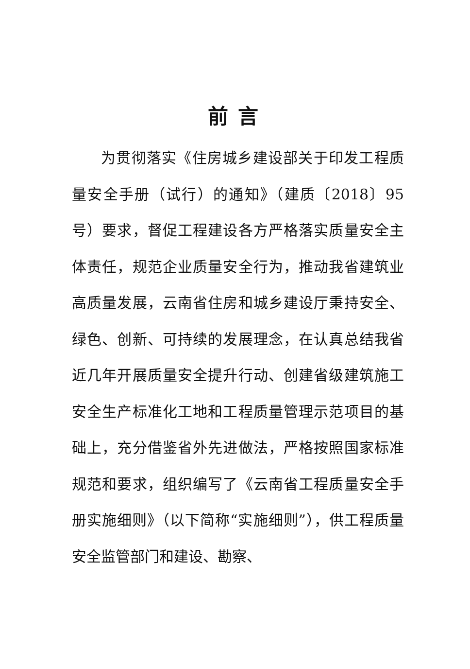前言
为贯彻落实《住房城乡建设部关于印发工程质量安全手册（试行）的通知》（建质〔2018〕95号）要求，督促工程建设各方严格落实质量安全主体责任，规范企业质量安全行为，推动我省建筑业高质量发展，云南省住房和城乡建设厅秉持安全、绿色、创新、可持续的发展理念，在认真总结我省近几年开展质量安全提升行动、创建省级建筑施工安全生产标准化工地和工程质量管理示范项目的基础上，充分借鉴省外先进做法，严格按照国家标准规范和要求，组织编写了《云南省工程质量安全手册实施细则》（以下简称“实施细则”），供工程质量安全监管部门和建设、勘察、